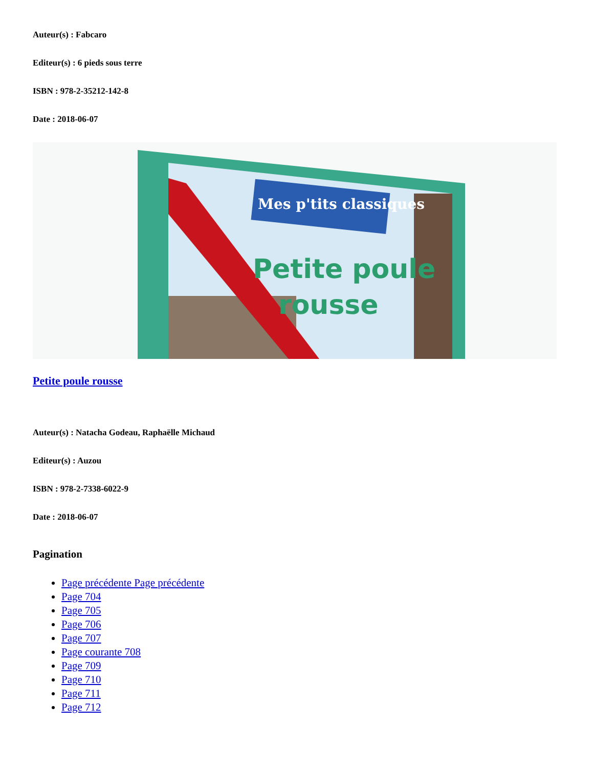Auteur(s) : Fabcaro
Editeur(s) : 6 pieds sous terre
ISBN : 978-2-35212-142-8
Date : 2018-06-07
Mes p'tits classiques
Petite poule
rousse
Petite poule rousse
Auteur(s) : Natacha Godeau, Raphaëlle Michaud
Editeur(s) : Auzou
ISBN : 978-2-7338-6022-9
Date : 2018-06-07
Pagination
Page précédente Page précédente
Page 704
Page 705
Page 706
Page 707
Page courante 708
Page 709
Page 710
Page 711
Page 712